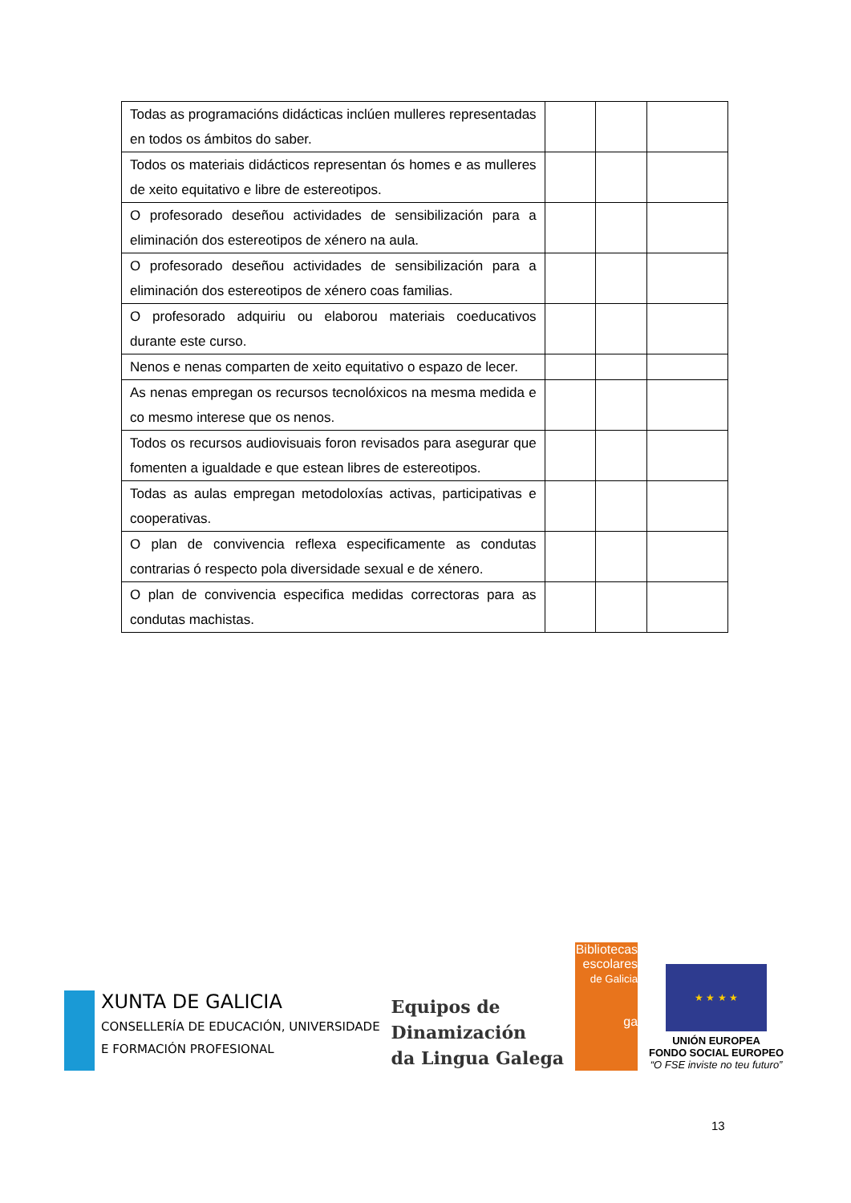| Todas as programacións didácticas inclúen mulleres representadas en todos os ámbitos do saber. | | | |
| Todos os materiais didácticos representan ós homes e as mulleres de xeito equitativo e libre de estereotipos. | | | |
| O profesorado deseñou actividades de sensibilización para a eliminación dos estereotipos de xénero na aula. | | | |
| O profesorado deseñou actividades de sensibilización para a eliminación dos estereotipos de xénero coas familias. | | | |
| O profesorado adquiriu ou elaborou materiais coeducativos durante este curso. | | | |
| Nenos e nenas comparten de xeito equitativo o espazo de lecer. | | | |
| As nenas empregan os recursos tecnolóxicos na mesma medida e co mesmo interese que os nenos. | | | |
| Todos os recursos audiovisuais foron revisados para asegurar que fomenten a igualdade e que estean libres de estereotipos. | | | |
| Todas as aulas empregan metodoloxías activas, participativas e cooperativas. | | | |
| O plan de convivencia reflexa especificamente as condutas contrarias ó respecto pola diversidade sexual e de xénero. | | | |
| O plan de convivencia especifica medidas correctoras para as condutas machistas. | | | |
XUNTA DE GALICIA
CONSELLERÍA DE EDUCACIÓN, UNIVERSIDADE
E FORMACIÓN PROFESIONAL
Equipos de
Dinamización
da Lingua Galega
Bibliotecas
escolares
de Galicia
ga
★ ★ ★ ★
UNIÓN EUROPEA
FONDO SOCIAL EUROPEO
“O FSE inviste no teu futuro”
13